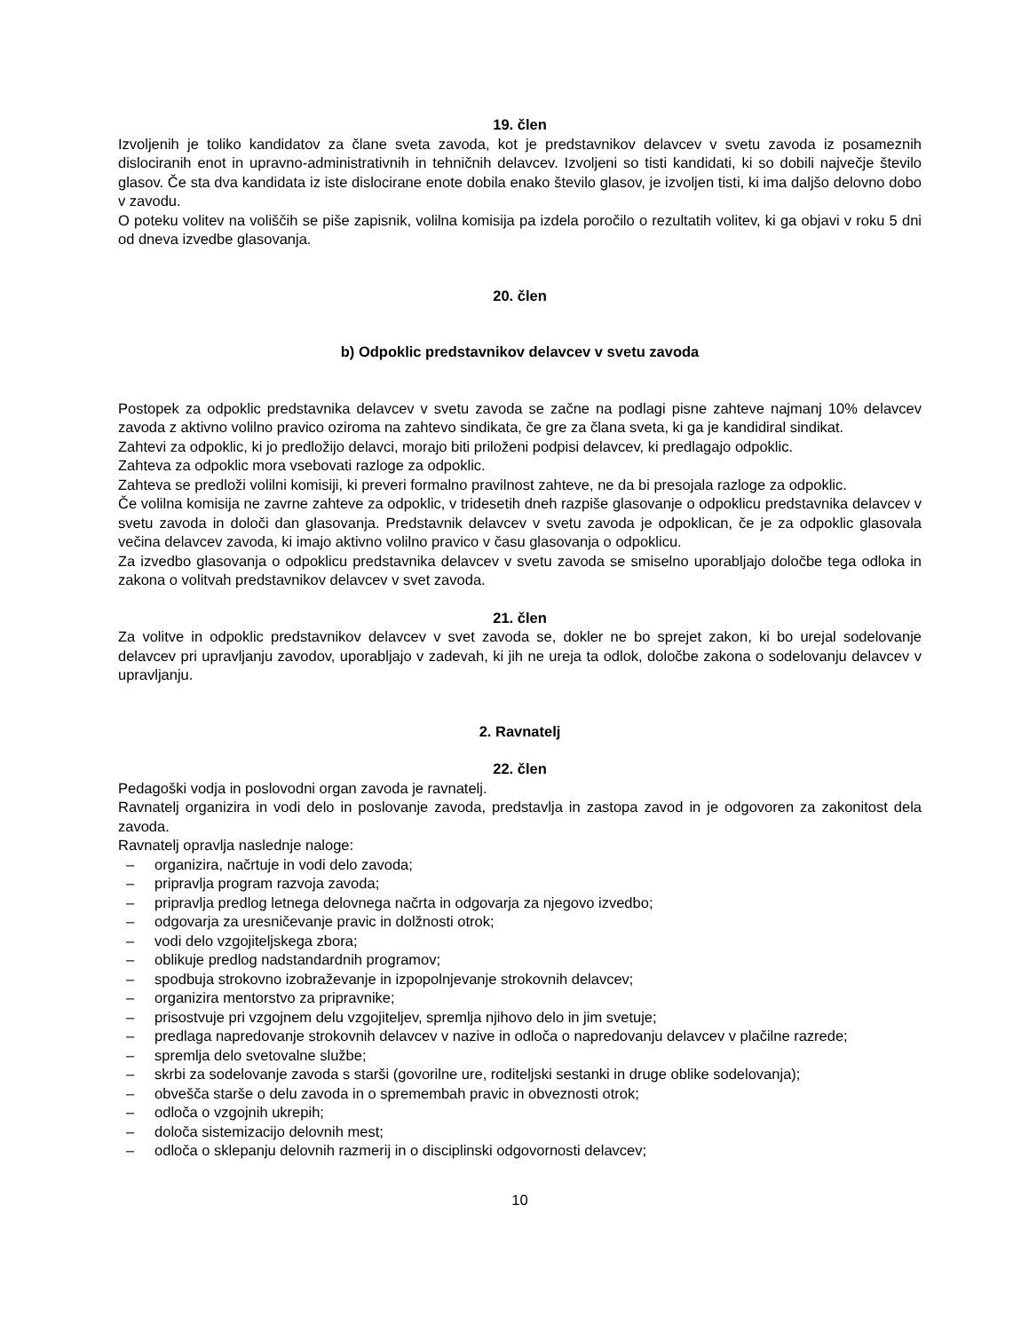19. člen
Izvoljenih je toliko kandidatov za člane sveta zavoda, kot je predstavnikov delavcev v svetu zavoda iz posameznih dislociranih enot in upravno-administrativnih in tehničnih delavcev. Izvoljeni so tisti kandidati, ki so dobili največje število glasov. Če sta dva kandidata iz iste dislocirane enote dobila enako število glasov, je izvoljen tisti, ki ima daljšo delovno dobo v zavodu.
O poteku volitev na voliščih se piše zapisnik, volilna komisija pa izdela poročilo o rezultatih volitev, ki ga objavi v roku 5 dni od dneva izvedbe glasovanja.
20. člen
b) Odpoklic predstavnikov delavcev v svetu zavoda
Postopek za odpoklic predstavnika delavcev v svetu zavoda se začne na podlagi pisne zahteve najmanj 10% delavcev zavoda z aktivno volilno pravico oziroma na zahtevo sindikata, če gre za člana sveta, ki ga je kandidiral sindikat.
Zahtevi za odpoklic, ki jo predložijo delavci, morajo biti priloženi podpisi delavcev, ki predlagajo odpoklic.
Zahteva za odpoklic mora vsebovati razloge za odpoklic.
Zahteva se predloži volilni komisiji, ki preveri formalno pravilnost zahteve, ne da bi presojala razloge za odpoklic.
Če volilna komisija ne zavrne zahteve za odpoklic, v tridesetih dneh razpiše glasovanje o odpoklicu predstavnika delavcev v svetu zavoda in določi dan glasovanja. Predstavnik delavcev v svetu zavoda je odpoklican, če je za odpoklic glasovala večina delavcev zavoda, ki imajo aktivno volilno pravico v času glasovanja o odpoklicu.
Za izvedbo glasovanja o odpoklicu predstavnika delavcev v svetu zavoda se smiselno uporabljajo določbe tega odloka in zakona o volitvah predstavnikov delavcev v svet zavoda.
21. člen
Za volitve in odpoklic predstavnikov delavcev v svet zavoda se, dokler ne bo sprejet zakon, ki bo urejal sodelovanje delavcev pri upravljanju zavodov, uporabljajo v zadevah, ki jih ne ureja ta odlok, določbe zakona o sodelovanju delavcev v upravljanju.
2. Ravnatelj
22. člen
Pedagoški vodja in poslovodni organ zavoda je ravnatelj.
Ravnatelj organizira in vodi delo in poslovanje zavoda, predstavlja in zastopa zavod in je odgovoren za zakonitost dela zavoda.
Ravnatelj opravlja naslednje naloge:
– organizira, načrtuje in vodi delo zavoda;
– pripravlja program razvoja zavoda;
– pripravlja predlog letnega delovnega načrta in odgovarja za njegovo izvedbo;
– odgovarja za uresničevanje pravic in dolžnosti otrok;
– vodi delo vzgojiteljskega zbora;
– oblikuje predlog nadstandardnih programov;
– spodbuja strokovno izobraževanje in izpopolnjevanje strokovnih delavcev;
– organizira mentorstvo za pripravnike;
– prisostvuje pri vzgojnem delu vzgojiteljev, spremlja njihovo delo in jim svetuje;
– predlaga napredovanje strokovnih delavcev v nazive in odloča o napredovanju delavcev v plačilne razrede;
– spremlja delo svetovalne službe;
– skrbi za sodelovanje zavoda s starši (govorilne ure, roditeljski sestanki in druge oblike sodelovanja);
– obvešča starše o delu zavoda in o spremembah pravic in obveznosti otrok;
– odloča o vzgojnih ukrepih;
– določa sistemizacijo delovnih mest;
– odloča o sklepanju delovnih razmerij in o disciplinski odgovornosti delavcev;
10